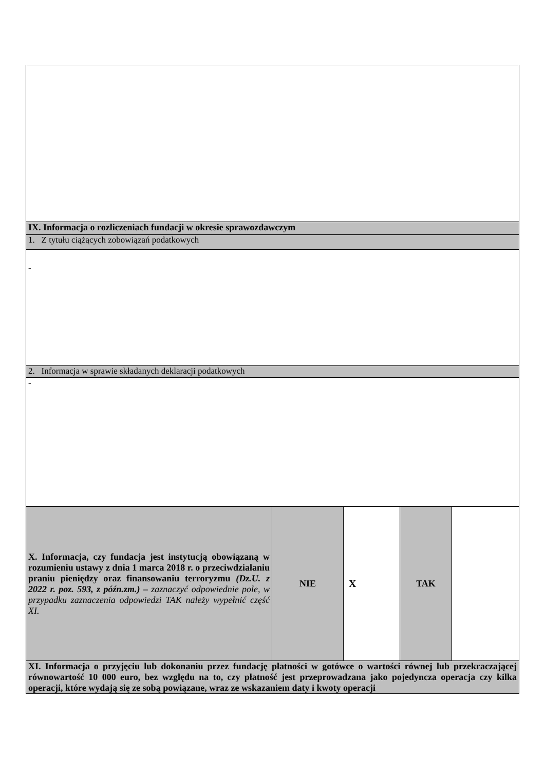| IX. Informacja o rozliczeniach fundacji w okresie sprawozdawczym | | | | |
| 1. Z tytułu ciążących zobowiązań podatkowych | | | | |
| - | | | | |
| 2. Informacja w sprawie składanych deklaracji podatkowych | | | | |
| - | | | | |
| X. Informacja, czy fundacja jest instytucją obowiązaną w rozumieniu ustawy z dnia 1 marca 2018 r. o przeciwdziałaniu praniu pieniędzy oraz finansowaniu terroryzmu (Dz.U. z 2022 r. poz. 593, z późn.zm.) – zaznaczyć odpowiednie pole, w przypadku zaznaczenia odpowiedzi TAK należy wypełnić część XI. | NIE | X | TAK | |
| XI. Informacja o przyjęciu lub dokonaniu przez fundację płatności w gotówce o wartości równej lub przekraczającej równowartość 10 000 euro, bez względu na to, czy płatność jest przeprowadzana jako pojedyncza operacja czy kilka operacji, które wydają się ze sobą powiązane, wraz ze wskazaniem daty i kwoty operacji | | | | |